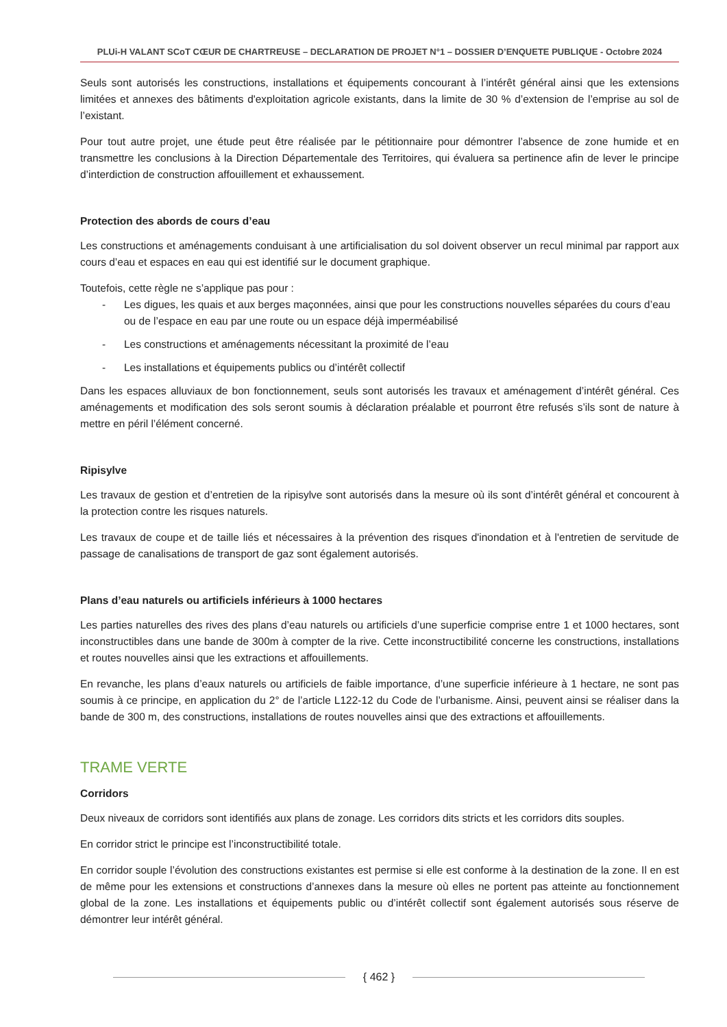PLUi-H VALANT SCoT CŒUR DE CHARTREUSE – DECLARATION DE PROJET N°1 – DOSSIER D’ENQUETE PUBLIQUE - Octobre 2024
Seuls sont autorisés les constructions, installations et équipements concourant à l’intérêt général ainsi que les extensions limitées et annexes des bâtiments d'exploitation agricole existants, dans la limite de 30 % d’extension de l’emprise au sol de l’existant.
Pour tout autre projet, une étude peut être réalisée par le pétitionnaire pour démontrer l’absence de zone humide et en transmettre les conclusions à la Direction Départementale des Territoires, qui évaluera sa pertinence afin de lever le principe d’interdiction de construction affouillement et exhaussement.
Protection des abords de cours d’eau
Les constructions et aménagements conduisant à une artificialisation du sol doivent observer un recul minimal par rapport aux cours d’eau et espaces en eau qui est identifié sur le document graphique.
Toutefois, cette règle ne s’applique pas pour :
- Les digues, les quais et aux berges maçonnées, ainsi que pour les constructions nouvelles séparées du cours d’eau ou de l’espace en eau par une route ou un espace déjà imperméabilisé
- Les constructions et aménagements nécessitant la proximité de l’eau
- Les installations et équipements publics ou d’intérêt collectif
Dans les espaces alluviaux de bon fonctionnement, seuls sont autorisés les travaux et aménagement d’intérêt général. Ces aménagements et modification des sols seront soumis à déclaration préalable et pourront être refusés s’ils sont de nature à mettre en péril l’élément concerné.
Ripisylve
Les travaux de gestion et d’entretien de la ripisylve sont autorisés dans la mesure où ils sont d’intérêt général et concourent à la protection contre les risques naturels.
Les travaux de coupe et de taille liés et nécessaires à la prévention des risques d'inondation et à l'entretien de servitude de passage de canalisations de transport de gaz sont également autorisés.
Plans d’eau naturels ou artificiels inférieurs à 1000 hectares
Les parties naturelles des rives des plans d’eau naturels ou artificiels d’une superficie comprise entre 1 et 1000 hectares, sont inconstructibles dans une bande de 300m à compter de la rive. Cette inconstructibilité concerne les constructions, installations et routes nouvelles ainsi que les extractions et affouillements.
En revanche, les plans d’eaux naturels ou artificiels de faible importance, d’une superficie inférieure à 1 hectare, ne sont pas soumis à ce principe, en application du 2° de l’article L122-12 du Code de l’urbanisme. Ainsi, peuvent ainsi se réaliser dans la bande de 300 m, des constructions, installations de routes nouvelles ainsi que des extractions et affouillements.
TRAME VERTE
Corridors
Deux niveaux de corridors sont identifiés aux plans de zonage. Les corridors dits stricts et les corridors dits souples.
En corridor strict le principe est l’inconstructibilité totale.
En corridor souple l’évolution des constructions existantes est permise si elle est conforme à la destination de la zone. Il en est de même pour les extensions et constructions d’annexes dans la mesure où elles ne portent pas atteinte au fonctionnement global de la zone. Les installations et équipements public ou d’intérêt collectif sont également autorisés sous réserve de démontrer leur intérêt général.
{ 462 }